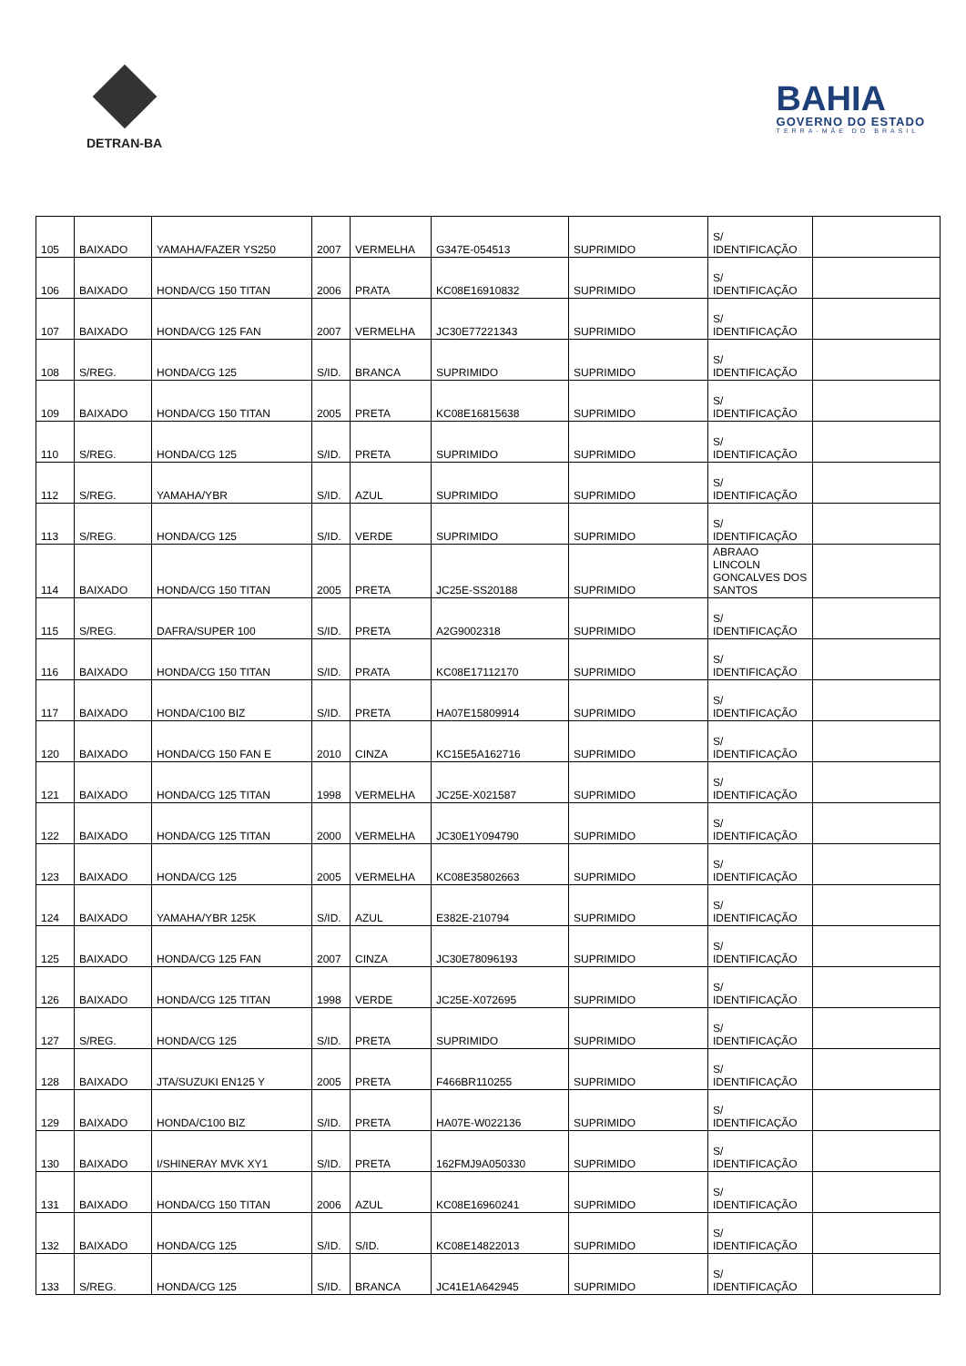DETRAN-BA
BAHIA
GOVERNO DO ESTADO
TERRA-MÃE DO BRASIL
| 105 | BAIXADO | YAMAHA/FAZER YS250 | 2007 | VERMELHA | G347E-054513 | SUPRIMIDO | S/ IDENTIFICAÇÃO | |
| 106 | BAIXADO | HONDA/CG 150 TITAN | 2006 | PRATA | KC08E16910832 | SUPRIMIDO | S/ IDENTIFICAÇÃO | |
| 107 | BAIXADO | HONDA/CG 125 FAN | 2007 | VERMELHA | JC30E77221343 | SUPRIMIDO | S/ IDENTIFICAÇÃO | |
| 108 | S/REG. | HONDA/CG 125 | S/ID. | BRANCA | SUPRIMIDO | SUPRIMIDO | S/ IDENTIFICAÇÃO | |
| 109 | BAIXADO | HONDA/CG 150 TITAN | 2005 | PRETA | KC08E16815638 | SUPRIMIDO | S/ IDENTIFICAÇÃO | |
| 110 | S/REG. | HONDA/CG 125 | S/ID. | PRETA | SUPRIMIDO | SUPRIMIDO | S/ IDENTIFICAÇÃO | |
| 112 | S/REG. | YAMAHA/YBR | S/ID. | AZUL | SUPRIMIDO | SUPRIMIDO | S/ IDENTIFICAÇÃO | |
| 113 | S/REG. | HONDA/CG 125 | S/ID. | VERDE | SUPRIMIDO | SUPRIMIDO | S/ IDENTIFICAÇÃO | |
| 114 | BAIXADO | HONDA/CG 150 TITAN | 2005 | PRETA | JC25E-SS20188 | SUPRIMIDO | ABRAAO LINCOLN GONCALVES DOS SANTOS | |
| 115 | S/REG. | DAFRA/SUPER 100 | S/ID. | PRETA | A2G9002318 | SUPRIMIDO | S/ IDENTIFICAÇÃO | |
| 116 | BAIXADO | HONDA/CG 150 TITAN | S/ID. | PRATA | KC08E17112170 | SUPRIMIDO | S/ IDENTIFICAÇÃO | |
| 117 | BAIXADO | HONDA/C100 BIZ | S/ID. | PRETA | HA07E15809914 | SUPRIMIDO | S/ IDENTIFICAÇÃO | |
| 120 | BAIXADO | HONDA/CG 150 FAN E | 2010 | CINZA | KC15E5A162716 | SUPRIMIDO | S/ IDENTIFICAÇÃO | |
| 121 | BAIXADO | HONDA/CG 125 TITAN | 1998 | VERMELHA | JC25E-X021587 | SUPRIMIDO | S/ IDENTIFICAÇÃO | |
| 122 | BAIXADO | HONDA/CG 125 TITAN | 2000 | VERMELHA | JC30E1Y094790 | SUPRIMIDO | S/ IDENTIFICAÇÃO | |
| 123 | BAIXADO | HONDA/CG 125 | 2005 | VERMELHA | KC08E35802663 | SUPRIMIDO | S/ IDENTIFICAÇÃO | |
| 124 | BAIXADO | YAMAHA/YBR 125K | S/ID. | AZUL | E382E-210794 | SUPRIMIDO | S/ IDENTIFICAÇÃO | |
| 125 | BAIXADO | HONDA/CG 125 FAN | 2007 | CINZA | JC30E78096193 | SUPRIMIDO | S/ IDENTIFICAÇÃO | |
| 126 | BAIXADO | HONDA/CG 125 TITAN | 1998 | VERDE | JC25E-X072695 | SUPRIMIDO | S/ IDENTIFICAÇÃO | |
| 127 | S/REG. | HONDA/CG 125 | S/ID. | PRETA | SUPRIMIDO | SUPRIMIDO | S/ IDENTIFICAÇÃO | |
| 128 | BAIXADO | JTA/SUZUKI EN125 Y | 2005 | PRETA | F466BR110255 | SUPRIMIDO | S/ IDENTIFICAÇÃO | |
| 129 | BAIXADO | HONDA/C100 BIZ | S/ID. | PRETA | HA07E-W022136 | SUPRIMIDO | S/ IDENTIFICAÇÃO | |
| 130 | BAIXADO | I/SHINERAY MVK XY1 | S/ID. | PRETA | 162FMJ9A050330 | SUPRIMIDO | S/ IDENTIFICAÇÃO | |
| 131 | BAIXADO | HONDA/CG 150 TITAN | 2006 | AZUL | KC08E16960241 | SUPRIMIDO | S/ IDENTIFICAÇÃO | |
| 132 | BAIXADO | HONDA/CG 125 | S/ID. | S/ID. | KC08E14822013 | SUPRIMIDO | S/ IDENTIFICAÇÃO | |
| 133 | S/REG. | HONDA/CG 125 | S/ID. | BRANCA | JC41E1A642945 | SUPRIMIDO | S/ IDENTIFICAÇÃO | |